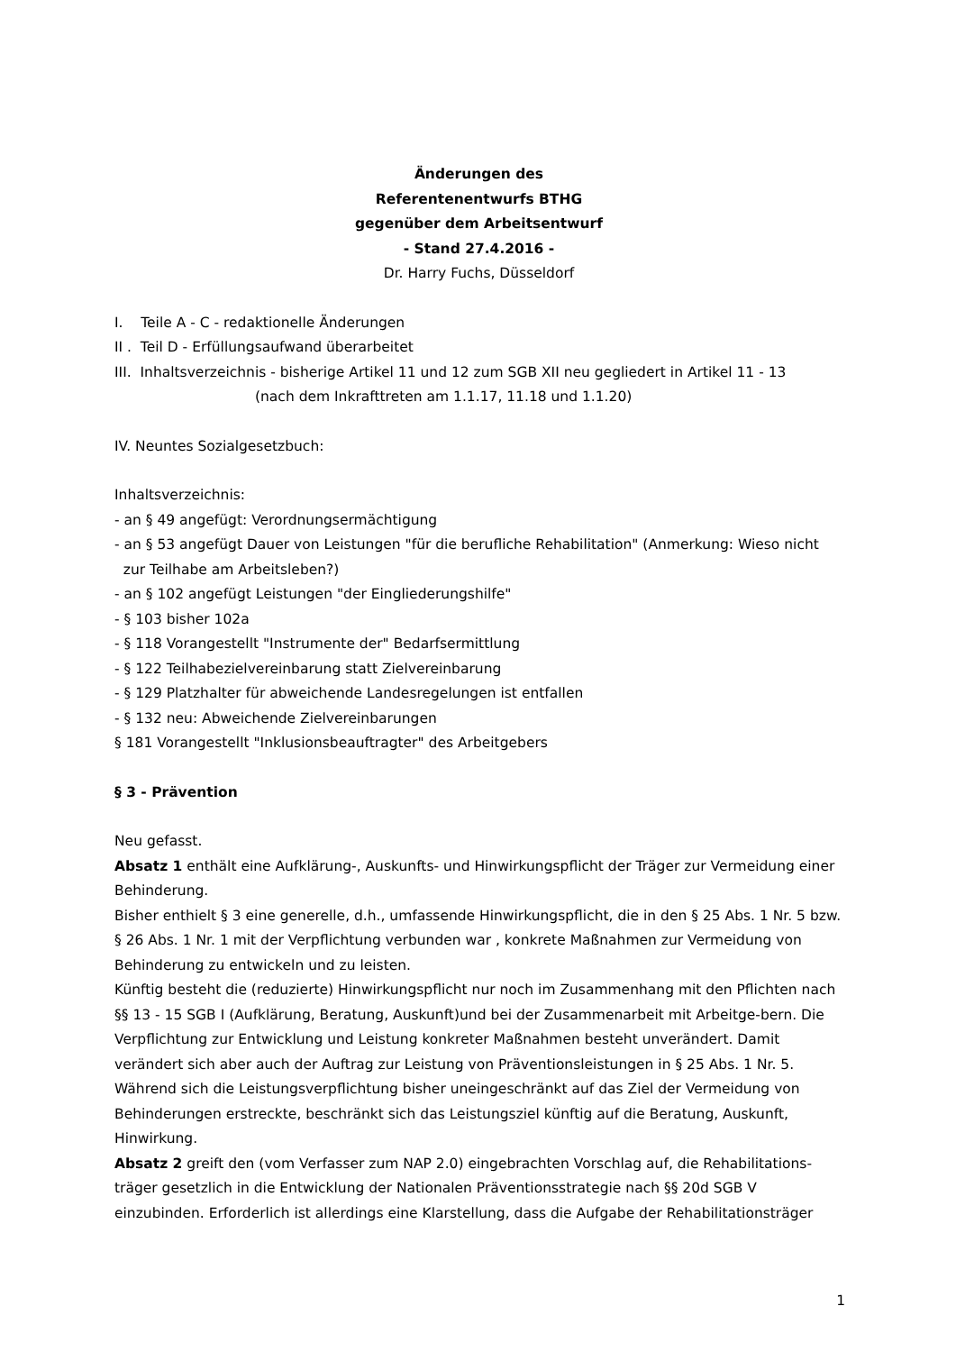Änderungen des
Referentenentwurfs BTHG
gegenüber dem Arbeitsentwurf
- Stand 27.4.2016 -
Dr. Harry Fuchs, Düsseldorf
I. Teile A - C - redaktionelle Änderungen
II . Teil D - Erfüllungsaufwand überarbeitet
III. Inhaltsverzeichnis - bisherige Artikel 11 und 12 zum SGB XII neu gegliedert in Artikel 11 - 13
(nach dem Inkrafttreten am 1.1.17, 11.18 und 1.1.20)
IV. Neuntes Sozialgesetzbuch:
Inhaltsverzeichnis:
- an § 49 angefügt: Verordnungsermächtigung
- an § 53 angefügt Dauer von Leistungen "für die berufliche Rehabilitation" (Anmerkung: Wieso nicht
zur Teilhabe am Arbeitsleben?)
- an § 102 angefügt Leistungen "der Eingliederungshilfe"
- § 103 bisher 102a
- § 118 Vorangestellt "Instrumente der" Bedarfsermittlung
- § 122 Teilhabezielvereinbarung statt Zielvereinbarung
- § 129 Platzhalter für abweichende Landesregelungen ist entfallen
- § 132 neu: Abweichende Zielvereinbarungen
§ 181 Vorangestellt "Inklusionsbeauftragter" des Arbeitgebers
§ 3 - Prävention
Neu gefasst.
Absatz 1 enthält eine Aufklärung-, Auskunfts- und Hinwirkungspflicht der Träger zur Vermeidung einer Behinderung.
Bisher enthielt § 3 eine generelle, d.h., umfassende Hinwirkungspflicht, die in den § 25 Abs. 1 Nr. 5 bzw. § 26 Abs. 1 Nr. 1 mit der Verpflichtung verbunden war , konkrete Maßnahmen zur Vermeidung von Behinderung zu entwickeln und zu leisten.
Künftig besteht die (reduzierte) Hinwirkungspflicht nur noch im Zusammenhang mit den Pflichten nach §§ 13 - 15 SGB I (Aufklärung, Beratung, Auskunft)und bei der Zusammenarbeit mit Arbeitge-bern. Die Verpflichtung zur Entwicklung und Leistung konkreter Maßnahmen besteht unverändert. Damit verändert sich aber auch der Auftrag zur Leistung von Präventionsleistungen in § 25 Abs. 1 Nr. 5. Während sich die Leistungsverpflichtung bisher uneingeschränkt auf das Ziel der Vermeidung von Behinderungen erstreckte, beschränkt sich das Leistungsziel künftig auf die Beratung, Auskunft, Hinwirkung.
Absatz 2 greift den (vom Verfasser zum NAP 2.0) eingebrachten Vorschlag auf, die Rehabilitations-träger gesetzlich in die Entwicklung der Nationalen Präventionsstrategie nach §§ 20d SGB V einzubinden. Erforderlich ist allerdings eine Klarstellung, dass die Aufgabe der Rehabilitationsträger
1